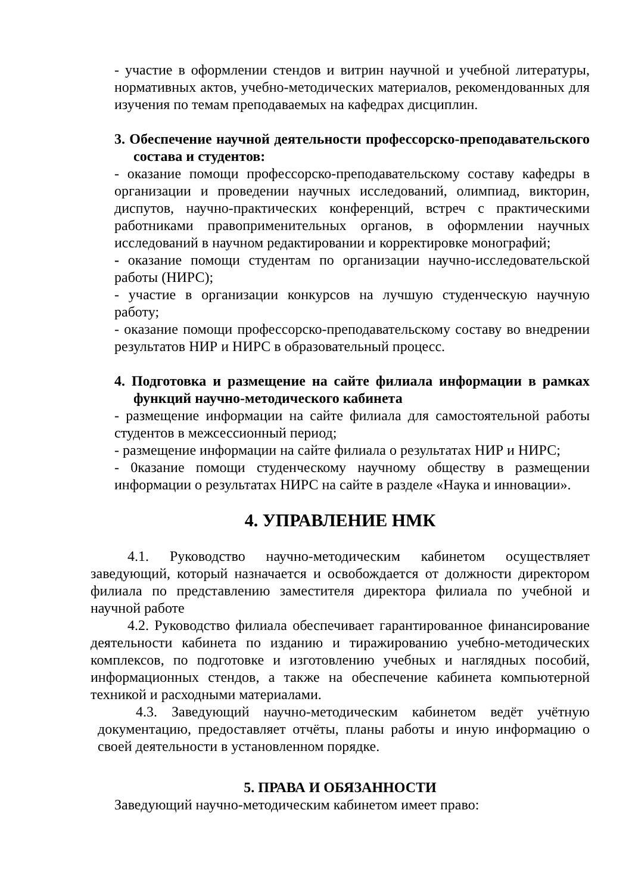- участие в оформлении стендов и витрин научной и учебной литературы, нормативных актов, учебно-методических материалов, рекомендованных для изучения по темам преподаваемых на кафедрах дисциплин.
3. Обеспечение научной деятельности профессорско-преподавательского состава и студентов:
- оказание помощи профессорско-преподавательскому составу кафедры в организации и проведении научных исследований, олимпиад, викторин, диспутов, научно-практических конференций, встреч с практическими работниками правоприменительных органов, в оформлении научных исследований в научном редактировании и корректировке монографий;
- оказание помощи студентам по организации научно-исследовательской работы (НИРС);
- участие в организации конкурсов на лучшую студенческую научную работу;
- оказание помощи профессорско-преподавательскому составу во внедрении результатов НИР и НИРС в образовательный процесс.
4. Подготовка и размещение на сайте филиала информации в рамках функций научно-методического кабинета
- размещение информации на сайте филиала для самостоятельной работы студентов в межсессионный период;
- размещение информации на сайте филиала о результатах НИР и НИРС;
- 0казание помощи студенческому научному обществу в размещении информации о результатах НИРС на сайте в разделе «Наука и инновации».
4. УПРАВЛЕНИЕ НМК
4.1. Руководство научно-методическим кабинетом осуществляет заведующий, который назначается и освобождается от должности директором филиала по представлению заместителя директора филиала по учебной и научной работе
4.2. Руководство филиала обеспечивает гарантированное финансирование деятельности кабинета по изданию и тиражированию учебно-методических комплексов, по подготовке и изготовлению учебных и наглядных пособий, информационных стендов, а также на обеспечение кабинета компьютерной техникой и расходными материалами.
4.3. Заведующий научно-методическим кабинетом ведёт учётную документацию, предоставляет отчёты, планы работы и иную информацию о своей деятельности в установленном порядке.
5. ПРАВА И ОБЯЗАННОСТИ
Заведующий научно-методическим кабинетом имеет право: